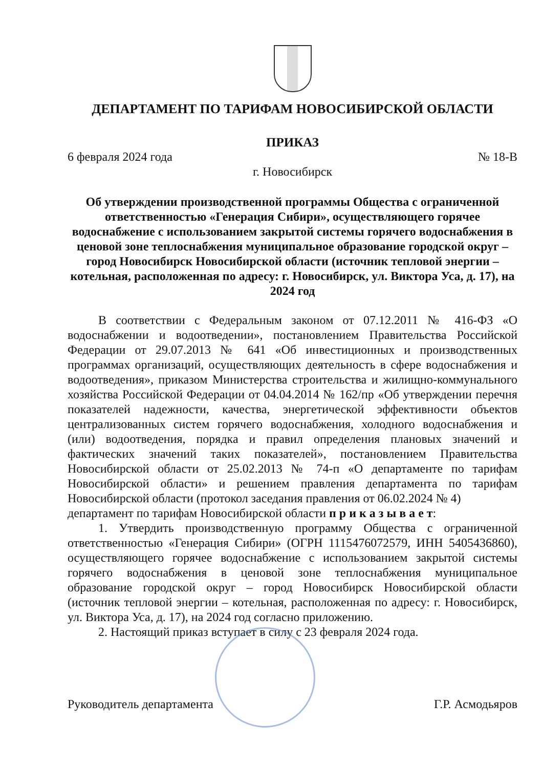ДЕПАРТАМЕНТ ПО ТАРИФАМ НОВОСИБИРСКОЙ ОБЛАСТИ
ПРИКАЗ
6 февраля 2024 года № 18-В
г. Новосибирск
Об утверждении производственной программы Общества с ограниченной ответственностью «Генерация Сибири», осуществляющего горячее водоснабжение с использованием закрытой системы горячего водоснабжения в ценовой зоне теплоснабжения муниципальное образование городской округ – город Новосибирск Новосибирской области (источник тепловой энергии – котельная, расположенная по адресу: г. Новосибирск, ул. Виктора Уса, д. 17), на 2024 год
В соответствии с Федеральным законом от 07.12.2011 № 416-ФЗ «О водоснабжении и водоотведении», постановлением Правительства Российской Федерации от 29.07.2013 № 641 «Об инвестиционных и производственных программах организаций, осуществляющих деятельность в сфере водоснабжения и водоотведения», приказом Министерства строительства и жилищно-коммунального хозяйства Российской Федерации от 04.04.2014 № 162/пр «Об утверждении перечня показателей надежности, качества, энергетической эффективности объектов централизованных систем горячего водоснабжения, холодного водоснабжения и (или) водоотведения, порядка и правил определения плановых значений и фактических значений таких показателей», постановлением Правительства Новосибирской области от 25.02.2013 № 74-п «О департаменте по тарифам Новосибирской области» и решением правления департамента по тарифам Новосибирской области (протокол заседания правления от 06.02.2024 № 4)
департамент по тарифам Новосибирской области п р и к а з ы в а е т:
1. Утвердить производственную программу Общества с ограниченной ответственностью «Генерация Сибири» (ОГРН 1115476072579, ИНН 5405436860), осуществляющего горячее водоснабжение с использованием закрытой системы горячего водоснабжения в ценовой зоне теплоснабжения муниципальное образование городской округ – город Новосибирск Новосибирской области (источник тепловой энергии – котельная, расположенная по адресу: г. Новосибирск, ул. Виктора Уса, д. 17), на 2024 год согласно приложению.
2. Настоящий приказ вступает в силу с 23 февраля 2024 года.
Руководитель департамента Г.Р. Асмодьяров